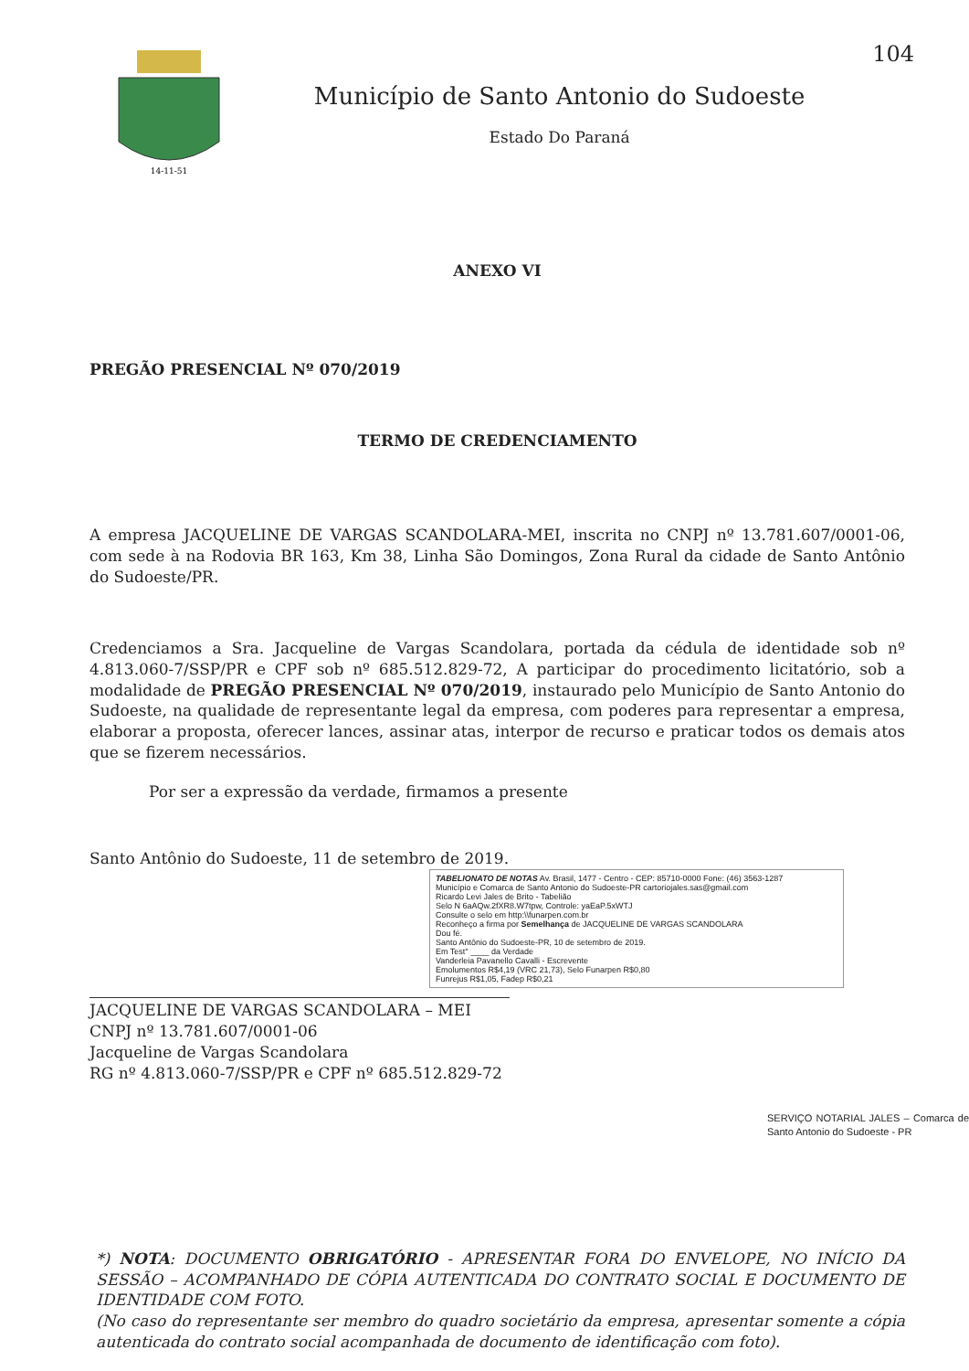14-11-51
Município de Santo Antonio do Sudoeste
Estado Do Paraná
104
ANEXO VI
PREGÃO PRESENCIAL Nº 070/2019
TERMO DE CREDENCIAMENTO
A empresa JACQUELINE DE VARGAS SCANDOLARA-MEI, inscrita no CNPJ nº 13.781.607/0001-06, com sede à na Rodovia BR 163, Km 38, Linha São Domingos, Zona Rural da cidade de Santo Antônio do Sudoeste/PR.
Credenciamos a Sra. Jacqueline de Vargas Scandolara, portada da cédula de identidade sob nº 4.813.060-7/SSP/PR e CPF sob nº 685.512.829-72, A participar do procedimento licitatório, sob a modalidade de PREGÃO PRESENCIAL Nº 070/2019, instaurado pelo Município de Santo Antonio do Sudoeste, na qualidade de representante legal da empresa, com poderes para representar a empresa, elaborar a proposta, oferecer lances, assinar atas, interpor de recurso e praticar todos os demais atos que se fizerem necessários.
Por ser a expressão da verdade, firmamos a presente
Santo Antônio do Sudoeste, 11 de setembro de 2019.
TABELIONATO DE NOTAS Av. Brasil, 1477 - Centro - CEP: 85710-0000 Fone: (46) 3563-1287
Município e Comarca de Santo Antonio do Sudoeste-PR cartoriojales.sas@gmail.com
Ricardo Levi Jales de Brito - Tabelião
Selo N 6aAQw.2fXR8.W7tpw, Controle: yaEaP.5xWTJ
Consulte o selo em http:\\funarpen.com.br
Reconheço a firma por Semelhança de JACQUELINE DE VARGAS SCANDOLARA
Dou fé.
Santo Antônio do Sudoeste-PR, 10 de setembro de 2019.
Em Test° ____ da Verdade
Vanderleia Pavanello Cavalli - Escrevente
Emolumentos R$4,19 (VRC 21,73), Selo Funarpen R$0,80
Funrejus R$1,05, Fadep R$0,21
JACQUELINE DE VARGAS SCANDOLARA – MEI
CNPJ nº 13.781.607/0001-06
Jacqueline de Vargas Scandolara
RG nº 4.813.060-7/SSP/PR e CPF nº 685.512.829-72
SERVIÇO NOTARIAL JALES – Comarca de Santo Antonio do Sudoeste - PR
*) NOTA: DOCUMENTO OBRIGATÓRIO - APRESENTAR FORA DO ENVELOPE, NO INÍCIO DA SESSÃO – ACOMPANHADO DE CÓPIA AUTENTICADA DO CONTRATO SOCIAL E DOCUMENTO DE IDENTIDADE COM FOTO.
(No caso do representante ser membro do quadro societário da empresa, apresentar somente a cópia autenticada do contrato social acompanhada de documento de identificação com foto).